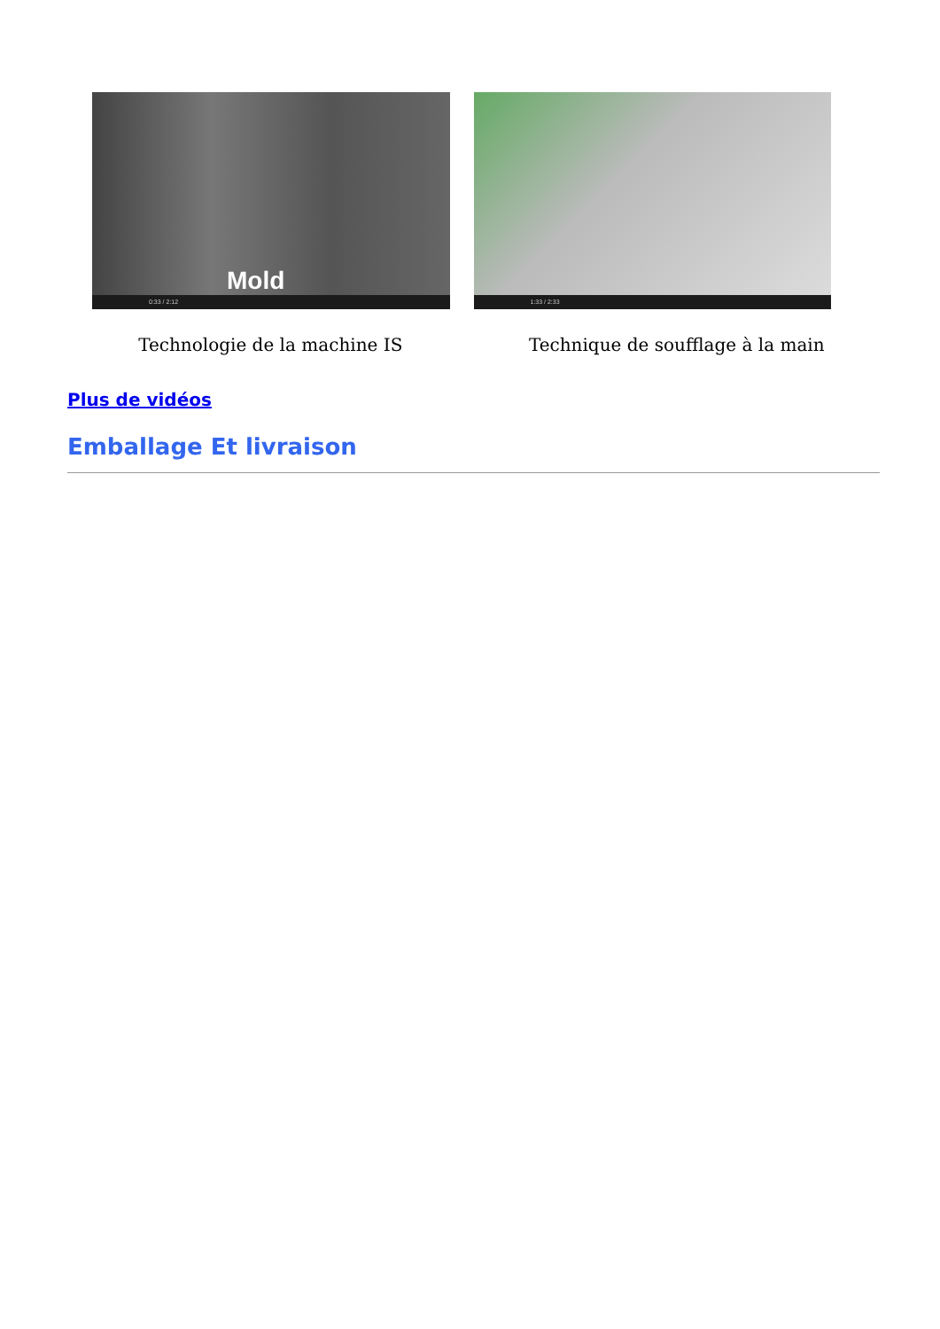Mold
0:33 / 2:12
Technologie de la machine IS
1:33 / 2:33
Technique de soufflage à la main
Plus de vidéos
Emballage Et livraison